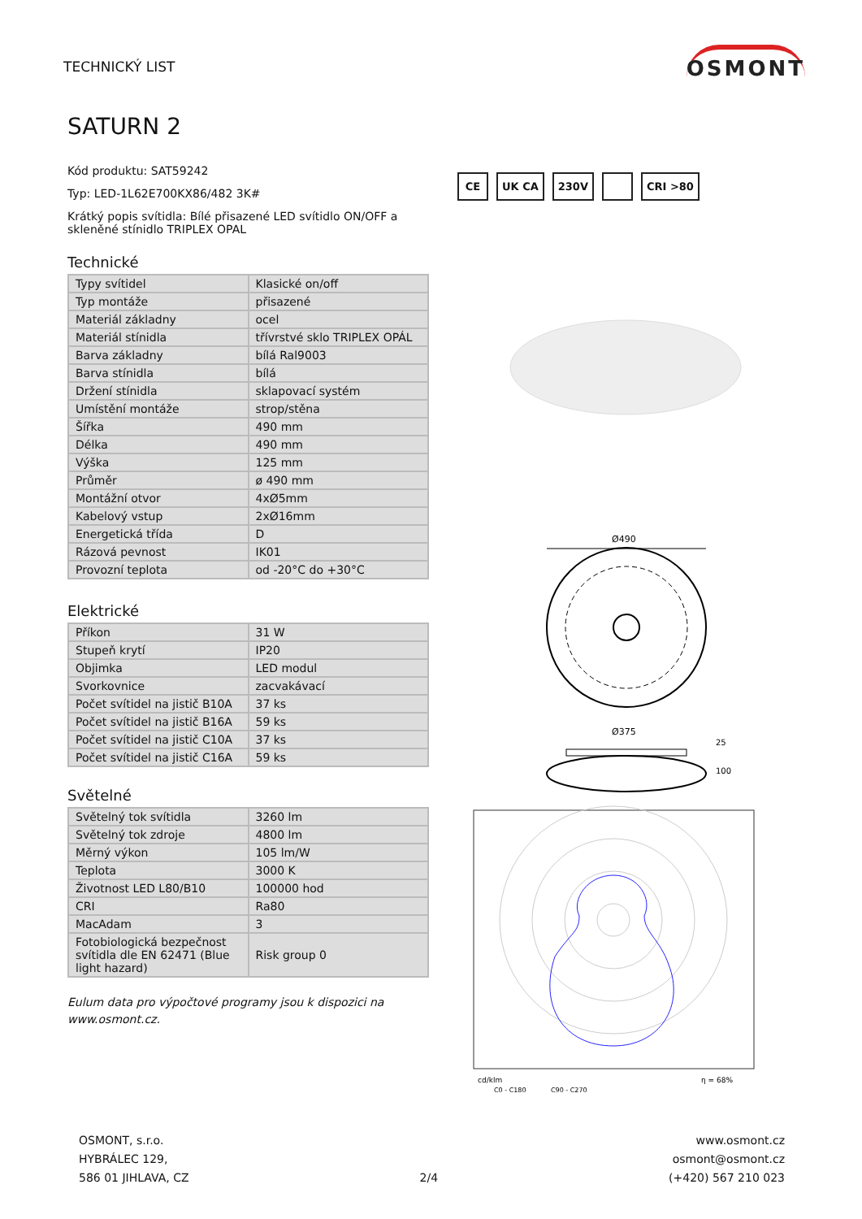TECHNICKÝ LIST
OSMONT
SATURN 2
Kód produktu: SAT59242
Typ: LED-1L62E700KX86/482 3K#
Krátký popis svítidla: Bílé přisazené LED svítidlo ON/OFF a skleněné stínidlo TRIPLEX OPAL
Technické
| Typy svítidel | Klasické on/off |
| Typ montáže | přisazené |
| Materiál základny | ocel |
| Materiál stínidla | třívrstvé sklo TRIPLEX OPÁL |
| Barva základny | bílá Ral9003 |
| Barva stínidla | bílá |
| Držení stínidla | sklapovací systém |
| Umístění montáže | strop/stěna |
| Šířka | 490 mm |
| Délka | 490 mm |
| Výška | 125 mm |
| Průměr | ø 490 mm |
| Montážní otvor | 4xØ5mm |
| Kabelový vstup | 2xØ16mm |
| Energetická třída | D |
| Rázová pevnost | IK01 |
| Provozní teplota | od -20°C do +30°C |
Elektrické
| Příkon | 31 W |
| Stupeň krytí | IP20 |
| Objimka | LED modul |
| Svorkovnice | zacvakávací |
| Počet svítidel na jistič B10A | 37 ks |
| Počet svítidel na jistič B16A | 59 ks |
| Počet svítidel na jistič C10A | 37 ks |
| Počet svítidel na jistič C16A | 59 ks |
Světelné
| Světelný tok svítidla | 3260 lm |
| Světelný tok zdroje | 4800 lm |
| Měrný výkon | 105 lm/W |
| Teplota | 3000 K |
| Životnost LED L80/B10 | 100000 hod |
| CRI | Ra80 |
| MacAdam | 3 |
| Fotobiologická bezpečnost svítidla dle EN 62471 (Blue light hazard) | Risk group 0 |
Eulum data pro výpočtové programy jsou k dispozici na www.osmont.cz.
CE UK CA 230V CRI >80
Ø490
Ø375
100
25
cd/klm
η = 68%
C0 - C180
C90 - C270
OSMONT, s.r.o.
HYBRÁLEC 129,
586 01 JIHLAVA, CZ
2/4
www.osmont.cz
osmont@osmont.cz
(+420) 567 210 023